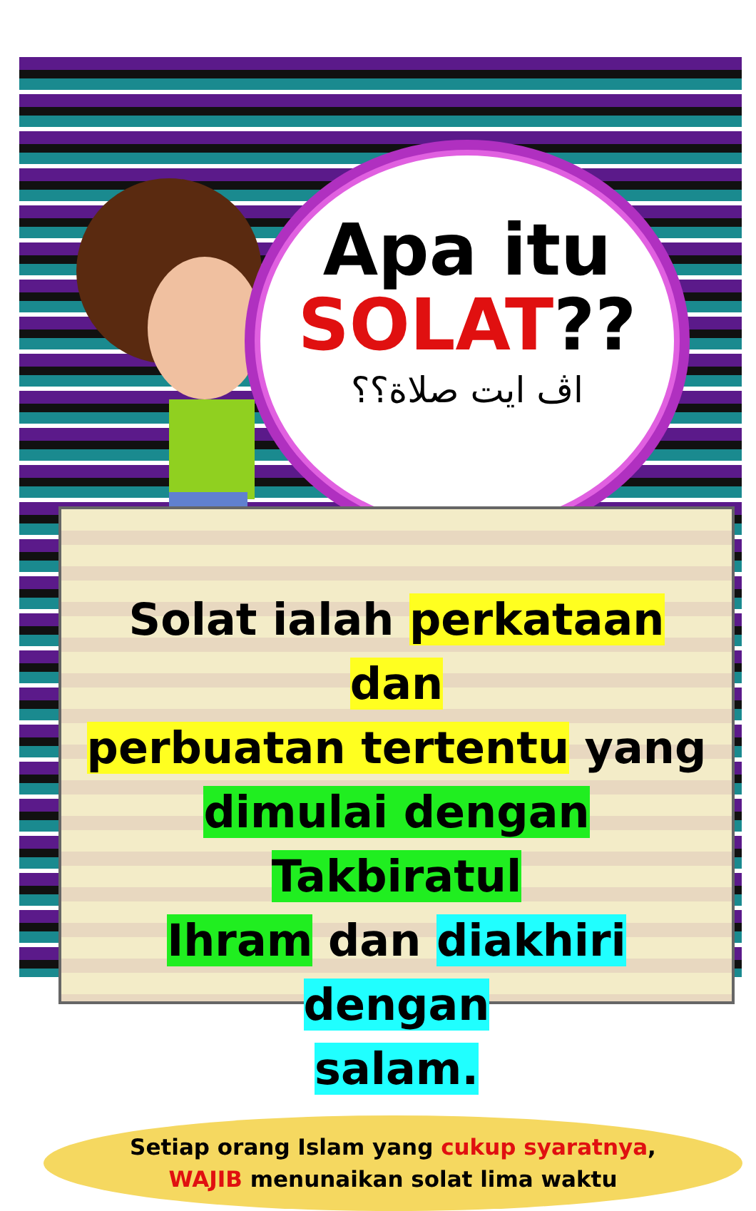Apa itu
SOLAT??
اڤ ايت صلاة؟؟
Solat ialah perkataan dan
perbuatan tertentu yang
dimulai dengan Takbiratul
Ihram dan diakhiri dengan
salam.
Setiap orang Islam yang cukup syaratnya,
WAJIB menunaikan solat lima waktu